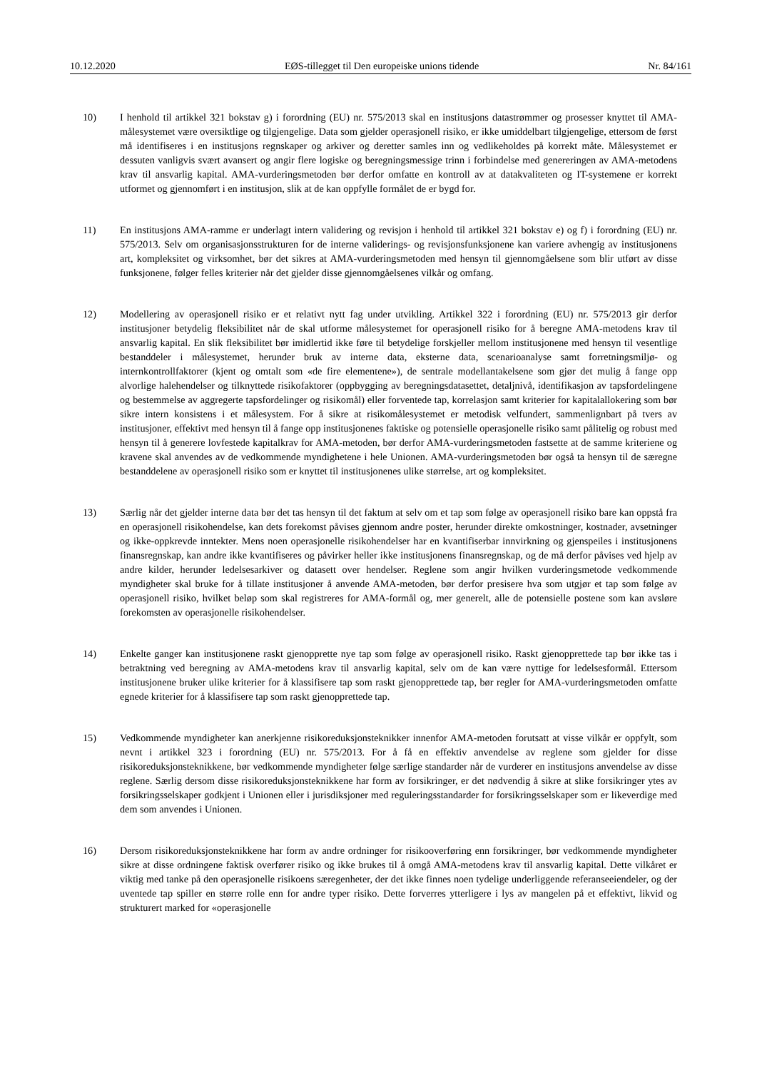10.12.2020 EØS-tillegget til Den europeiske unions tidende Nr. 84/161
10) I henhold til artikkel 321 bokstav g) i forordning (EU) nr. 575/2013 skal en institusjons datastrømmer og prosesser knyttet til AMA-målesystemet være oversiktlige og tilgjengelige. Data som gjelder operasjonell risiko, er ikke umiddelbart tilgjengelige, ettersom de først må identifiseres i en institusjons regnskaper og arkiver og deretter samles inn og vedlikeholdes på korrekt måte. Målesystemet er dessuten vanligvis svært avansert og angir flere logiske og beregningsmessige trinn i forbindelse med genereringen av AMA-metodens krav til ansvarlig kapital. AMA-vurderingsmetoden bør derfor omfatte en kontroll av at datakvaliteten og IT-systemene er korrekt utformet og gjennomført i en institusjon, slik at de kan oppfylle formålet de er bygd for.
11) En institusjons AMA-ramme er underlagt intern validering og revisjon i henhold til artikkel 321 bokstav e) og f) i forordning (EU) nr. 575/2013. Selv om organisasjonsstrukturen for de interne validerings- og revisjonsfunksjonene kan variere avhengig av institusjonens art, kompleksitet og virksomhet, bør det sikres at AMA-vurderingsmetoden med hensyn til gjennomgåelsene som blir utført av disse funksjonene, følger felles kriterier når det gjelder disse gjennomgåelsenes vilkår og omfang.
12) Modellering av operasjonell risiko er et relativt nytt fag under utvikling. Artikkel 322 i forordning (EU) nr. 575/2013 gir derfor institusjoner betydelig fleksibilitet når de skal utforme målesystemet for operasjonell risiko for å beregne AMA-metodens krav til ansvarlig kapital. En slik fleksibilitet bør imidlertid ikke føre til betydelige forskjeller mellom institusjonene med hensyn til vesentlige bestanddeler i målesystemet, herunder bruk av interne data, eksterne data, scenarioanalyse samt forretningsmiljø- og internkontrollfaktorer (kjent og omtalt som «de fire elementene»), de sentrale modellantakelsene som gjør det mulig å fange opp alvorlige halehendelser og tilknyttede risikofaktorer (oppbygging av beregningsdatasettet, detaljnivå, identifikasjon av tapsfordelingene og bestemmelse av aggregerte tapsfordelinger og risikomål) eller forventede tap, korrelasjon samt kriterier for kapitalallokering som bør sikre intern konsistens i et målesystem. For å sikre at risikomålesystemet er metodisk velfundert, sammenlignbart på tvers av institusjoner, effektivt med hensyn til å fange opp institusjonenes faktiske og potensielle operasjonelle risiko samt pålitelig og robust med hensyn til å generere lovfestede kapitalkrav for AMA-metoden, bør derfor AMA-vurderingsmetoden fastsette at de samme kriteriene og kravene skal anvendes av de vedkommende myndighetene i hele Unionen. AMA-vurderingsmetoden bør også ta hensyn til de særegne bestanddelene av operasjonell risiko som er knyttet til institusjonenes ulike størrelse, art og kompleksitet.
13) Særlig når det gjelder interne data bør det tas hensyn til det faktum at selv om et tap som følge av operasjonell risiko bare kan oppstå fra en operasjonell risikohendelse, kan dets forekomst påvises gjennom andre poster, herunder direkte omkostninger, kostnader, avsetninger og ikke-oppkrevde inntekter. Mens noen operasjonelle risikohendelser har en kvantifiserbar innvirkning og gjenspeiles i institusjonens finansregnskap, kan andre ikke kvantifiseres og påvirker heller ikke institusjonens finansregnskap, og de må derfor påvises ved hjelp av andre kilder, herunder ledelsesarkiver og datasett over hendelser. Reglene som angir hvilken vurderingsmetode vedkommende myndigheter skal bruke for å tillate institusjoner å anvende AMA-metoden, bør derfor presisere hva som utgjør et tap som følge av operasjonell risiko, hvilket beløp som skal registreres for AMA-formål og, mer generelt, alle de potensielle postene som kan avsløre forekomsten av operasjonelle risikohendelser.
14) Enkelte ganger kan institusjonene raskt gjenopprette nye tap som følge av operasjonell risiko. Raskt gjenopprettede tap bør ikke tas i betraktning ved beregning av AMA-metodens krav til ansvarlig kapital, selv om de kan være nyttige for ledelsesformål. Ettersom institusjonene bruker ulike kriterier for å klassifisere tap som raskt gjenopprettede tap, bør regler for AMA-vurderingsmetoden omfatte egnede kriterier for å klassifisere tap som raskt gjenopprettede tap.
15) Vedkommende myndigheter kan anerkjenne risikoreduksjonsteknikker innenfor AMA-metoden forutsatt at visse vilkår er oppfylt, som nevnt i artikkel 323 i forordning (EU) nr. 575/2013. For å få en effektiv anvendelse av reglene som gjelder for disse risikoreduksjonsteknikkene, bør vedkommende myndigheter følge særlige standarder når de vurderer en institusjons anvendelse av disse reglene. Særlig dersom disse risikoreduksjonsteknikkene har form av forsikringer, er det nødvendig å sikre at slike forsikringer ytes av forsikringsselskaper godkjent i Unionen eller i jurisdiksjoner med reguleringsstandarder for forsikringsselskaper som er likeverdige med dem som anvendes i Unionen.
16) Dersom risikoreduksjonsteknikkene har form av andre ordninger for risikooverføring enn forsikringer, bør vedkommende myndigheter sikre at disse ordningene faktisk overfører risiko og ikke brukes til å omgå AMA-metodens krav til ansvarlig kapital. Dette vilkåret er viktig med tanke på den operasjonelle risikoens særegenheter, der det ikke finnes noen tydelige underliggende referanseeiendeler, og der uventede tap spiller en større rolle enn for andre typer risiko. Dette forverres ytterligere i lys av mangelen på et effektivt, likvid og strukturert marked for «operasjonelle